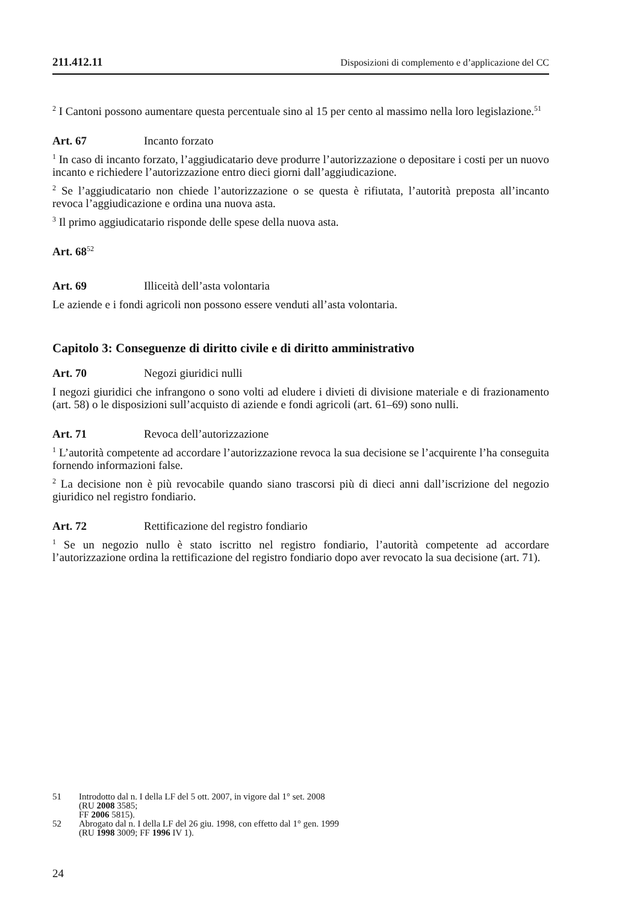211.412.11 Disposizioni di complemento e d’applicazione del CC
<sup>2</sup> I Cantoni possono aumentare questa percentuale sino al 15 per cento al massimo nella loro legislazione.<sup>51</sup>
Art. 67 Incanto forzato
<sup>1</sup> In caso di incanto forzato, l’aggiudicatario deve produrre l’autorizzazione o depositare i costi per un nuovo incanto e richiedere l’autorizzazione entro dieci giorni dall’aggiudicazione.
<sup>2</sup> Se l’aggiudicatario non chiede l’autorizzazione o se questa è rifiutata, l’autorità preposta all’incanto revoca l’aggiudicazione e ordina una nuova asta.
<sup>3</sup> Il primo aggiudicatario risponde delle spese della nuova asta.
Art. 68<sup>52</sup>
Art. 69 Illiceità dell’asta volontaria
Le aziende e i fondi agricoli non possono essere venduti all’asta volontaria.
Capitolo 3: Conseguenze di diritto civile e di diritto amministrativo
Art. 70 Negozi giuridici nulli
I negozi giuridici che infrangono o sono volti ad eludere i divieti di divisione materiale e di frazionamento (art. 58) o le disposizioni sull’acquisto di aziende e fondi agricoli (art. 61–69) sono nulli.
Art. 71 Revoca dell’autorizzazione
<sup>1</sup> L’autorità competente ad accordare l’autorizzazione revoca la sua decisione se l’acquirente l’ha conseguita fornendo informazioni false.
<sup>2</sup> La decisione non è più revocabile quando siano trascorsi più di dieci anni dall’iscrizione del negozio giuridico nel registro fondiario.
Art. 72 Rettificazione del registro fondiario
<sup>1</sup> Se un negozio nullo è stato iscritto nel registro fondiario, l’autorità competente ad accordare l’autorizzazione ordina la rettificazione del registro fondiario dopo aver revocato la sua decisione (art. 71).
51 Introdotto dal n. I della LF del 5 ott. 2007, in vigore dal 1° set. 2008
(RU 2008 3585;
FF 2006 5815).
52 Abrogato dal n. I della LF del 26 giu. 1998, con effetto dal 1° gen. 1999
(RU 1998 3009; FF 1996 IV 1).
24